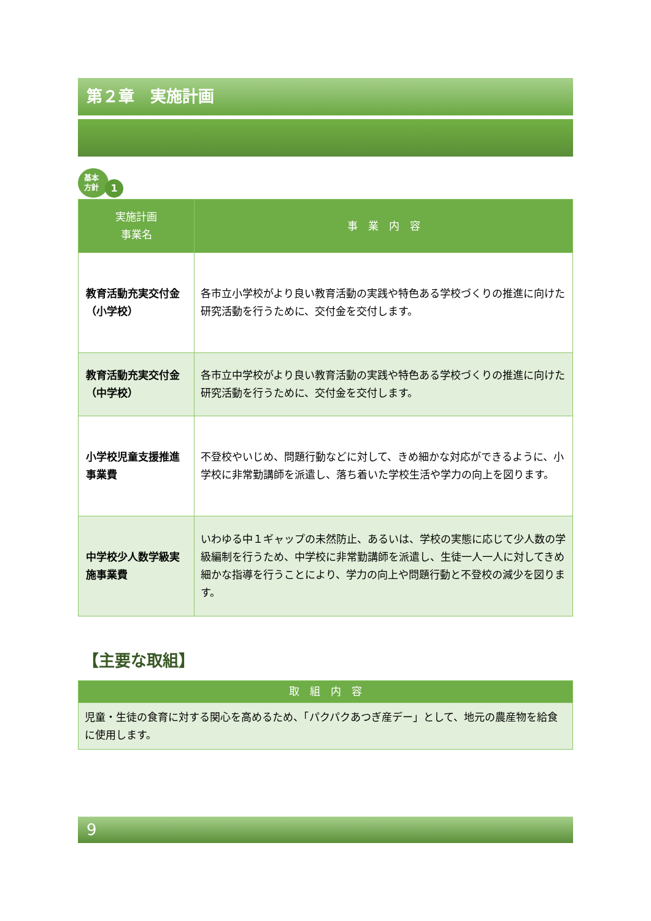第２章　実施計画
基本
方針
1
| 実施計画 事業名 | 事 業 内 容 |
| --- | --- |
| 教育活動充実交付金（小学校） | 各市立小学校がより良い教育活動の実践や特色ある学校づくりの推進に向けた研究活動を行うために、交付金を交付します。 |
| 教育活動充実交付金（中学校） | 各市立中学校がより良い教育活動の実践や特色ある学校づくりの推進に向けた研究活動を行うために、交付金を交付します。 |
| 小学校児童支援推進事業費 | 不登校やいじめ、問題行動などに対して、きめ細かな対応ができるように、小学校に非常勤講師を派遣し、落ち着いた学校生活や学力の向上を図ります。 |
| 中学校少人数学級実施事業費 | いわゆる中１ギャップの未然防止、あるいは、学校の実態に応じて少人数の学級編制を行うため、中学校に非常勤講師を派遣し、生徒一人一人に対してきめ細かな指導を行うことにより、学力の向上や問題行動と不登校の減少を図ります。 |
【主要な取組】
| 取 組 内 容 |
| --- |
| 児童・生徒の食育に対する関心を高めるため、「パクパクあつぎ産デー」として、地元の農産物を給食に使用します。 |
9